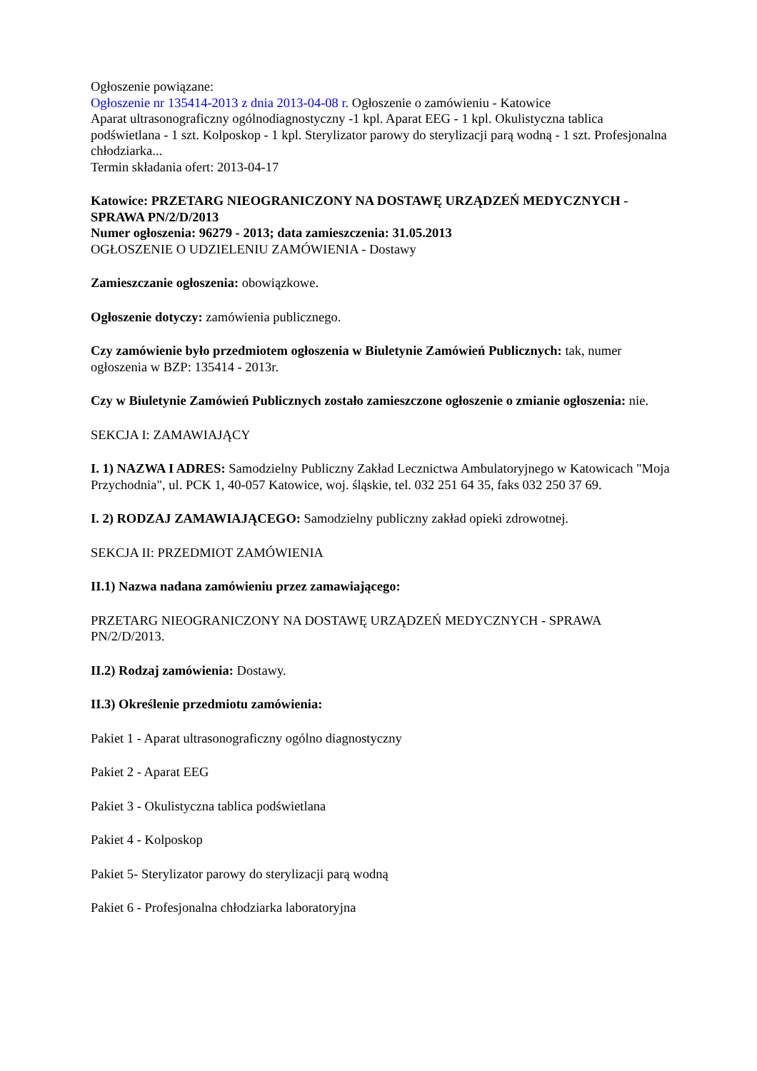Ogłoszenie powiązane:
Ogłoszenie nr 135414-2013 z dnia 2013-04-08 r. Ogłoszenie o zamówieniu - Katowice
Aparat ultrasonograficzny ogólnodiagnostyczny -1 kpl. Aparat EEG - 1 kpl. Okulistyczna tablica podświetlana - 1 szt. Kolposkop - 1 kpl. Sterylizator parowy do sterylizacji parą wodną - 1 szt. Profesjonalna chłodziarka...
Termin składania ofert: 2013-04-17
Katowice: PRZETARG NIEOGRANICZONY NA DOSTAWĘ URZĄDZEŃ MEDYCZNYCH - SPRAWA PN/2/D/2013
Numer ogłoszenia: 96279 - 2013; data zamieszczenia: 31.05.2013
OGŁOSZENIE O UDZIELENIU ZAMÓWIENIA - Dostawy
Zamieszczanie ogłoszenia: obowiązkowe.
Ogłoszenie dotyczy: zamówienia publicznego.
Czy zamówienie było przedmiotem ogłoszenia w Biuletynie Zamówień Publicznych: tak, numer ogłoszenia w BZP: 135414 - 2013r.
Czy w Biuletynie Zamówień Publicznych zostało zamieszczone ogłoszenie o zmianie ogłoszenia: nie.
SEKCJA I: ZAMAWIAJĄCY
I. 1) NAZWA I ADRES: Samodzielny Publiczny Zakład Lecznictwa Ambulatoryjnego w Katowicach "Moja Przychodnia", ul. PCK 1, 40-057 Katowice, woj. śląskie, tel. 032 251 64 35, faks 032 250 37 69.
I. 2) RODZAJ ZAMAWIAJĄCEGO: Samodzielny publiczny zakład opieki zdrowotnej.
SEKCJA II: PRZEDMIOT ZAMÓWIENIA
II.1) Nazwa nadana zamówieniu przez zamawiającego:
PRZETARG NIEOGRANICZONY NA DOSTAWĘ URZĄDZEŃ MEDYCZNYCH - SPRAWA PN/2/D/2013.
II.2) Rodzaj zamówienia: Dostawy.
II.3) Określenie przedmiotu zamówienia:
Pakiet 1 - Aparat ultrasonograficzny ogólno diagnostyczny
Pakiet 2 - Aparat EEG
Pakiet 3 - Okulistyczna tablica podświetlana
Pakiet 4 - Kolposkop
Pakiet 5- Sterylizator parowy do sterylizacji parą wodną
Pakiet 6 - Profesjonalna chłodziarka laboratoryjna